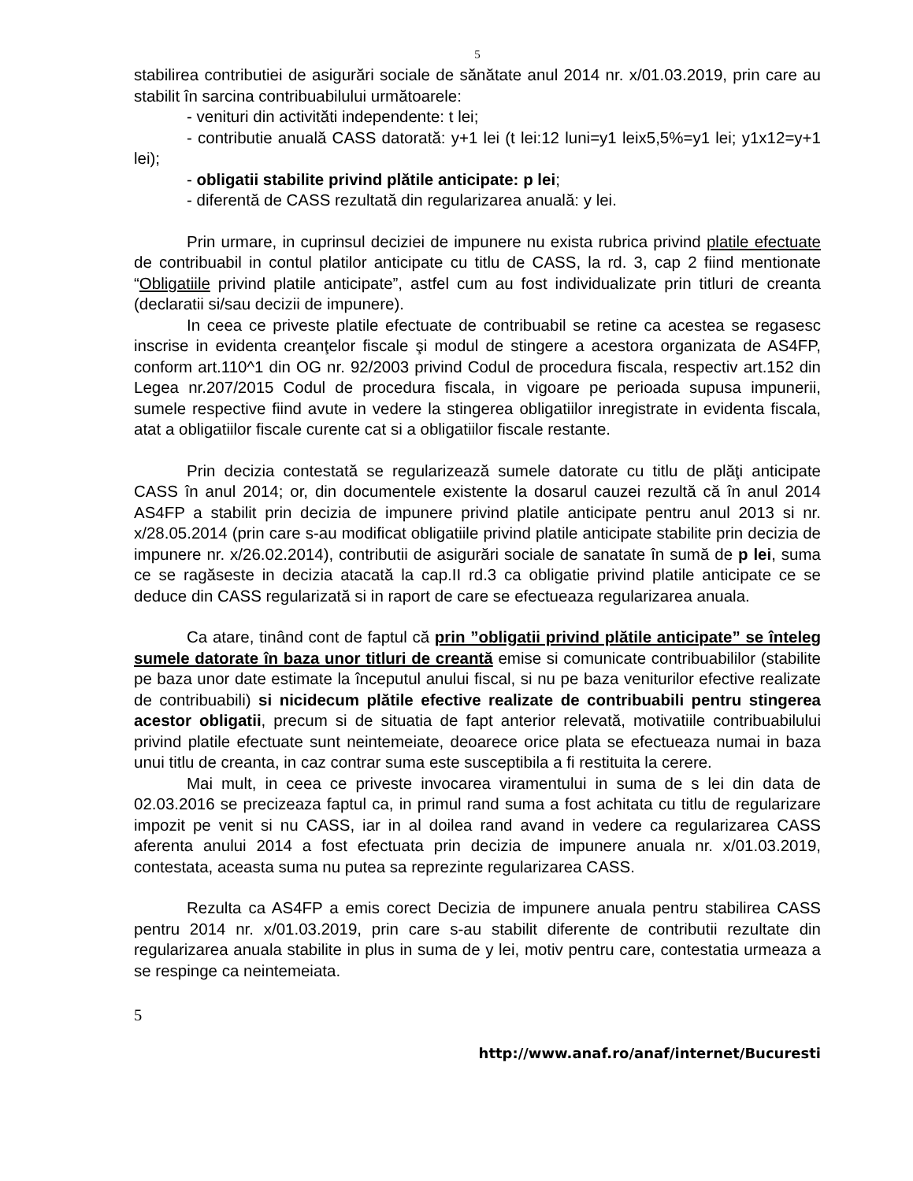5
stabilirea contributiei de asigurări sociale de sănătate anul 2014 nr. x/01.03.2019, prin care au stabilit în sarcina contribuabilului următoarele:
- venituri din activităti independente: t lei;
- contributie anuală CASS datorată: y+1 lei (t lei:12 luni=y1 leix5,5%=y1 lei; y1x12=y+1 lei);
- obligatii stabilite privind plătile anticipate: p lei;
- diferentă de CASS rezultată din regularizarea anuală: y lei.
Prin urmare, in cuprinsul deciziei de impunere nu exista rubrica privind platile efectuate de contribuabil in contul platilor anticipate cu titlu de CASS, la rd. 3, cap 2 fiind mentionate “Obligatiile privind platile anticipate”, astfel cum au fost individualizate prin titluri de creanta (declaratii si/sau decizii de impunere).
In ceea ce priveste platile efectuate de contribuabil se retine ca acestea se regasesc inscrise in evidenta creanţelor fiscale şi modul de stingere a acestora organizata de AS4FP, conform art.110^1 din OG nr. 92/2003 privind Codul de procedura fiscala, respectiv art.152 din Legea nr.207/2015 Codul de procedura fiscala, in vigoare pe perioada supusa impunerii, sumele respective fiind avute in vedere la stingerea obligatiilor inregistrate in evidenta fiscala, atat a obligatiilor fiscale curente cat si a obligatiilor fiscale restante.
Prin decizia contestată se regularizează sumele datorate cu titlu de plăţi anticipate CASS în anul 2014; or, din documentele existente la dosarul cauzei rezultă că în anul 2014 AS4FP a stabilit prin decizia de impunere privind platile anticipate pentru anul 2013 si nr. x/28.05.2014 (prin care s-au modificat obligatiile privind platile anticipate stabilite prin decizia de impunere nr. x/26.02.2014), contributii de asigurări sociale de sanatate în sumă de p lei, suma ce se ragăseste in decizia atacată la cap.II rd.3 ca obligatie privind platile anticipate ce se deduce din CASS regularizată si in raport de care se efectueaza regularizarea anuala.
Ca atare, tinând cont de faptul că prin ”obligatii privind plătile anticipate” se înteleg sumele datorate în baza unor titluri de creantă emise si comunicate contribuabililor (stabilite pe baza unor date estimate la începutul anului fiscal, si nu pe baza veniturilor efective realizate de contribuabili) si nicidecum plătile efective realizate de contribuabili pentru stingerea acestor obligatii, precum si de situatia de fapt anterior relevată, motivatiile contribuabilului privind platile efectuate sunt neintemeiate, deoarece orice plata se efectueaza numai in baza unui titlu de creanta, in caz contrar suma este susceptibila a fi restituita la cerere.
Mai mult, in ceea ce priveste invocarea viramentului in suma de s lei din data de 02.03.2016 se precizeaza faptul ca, in primul rand suma a fost achitata cu titlu de regularizare impozit pe venit si nu CASS, iar in al doilea rand avand in vedere ca regularizarea CASS aferenta anului 2014 a fost efectuata prin decizia de impunere anuala nr. x/01.03.2019, contestata, aceasta suma nu putea sa reprezinte regularizarea CASS.
Rezulta ca AS4FP a emis corect Decizia de impunere anuala pentru stabilirea CASS pentru 2014 nr. x/01.03.2019, prin care s-au stabilit diferente de contributii rezultate din regularizarea anuala stabilite in plus in suma de y lei, motiv pentru care, contestatia urmeaza a se respinge ca neintemeiata.
5
http://www.anaf.ro/anaf/internet/Bucuresti